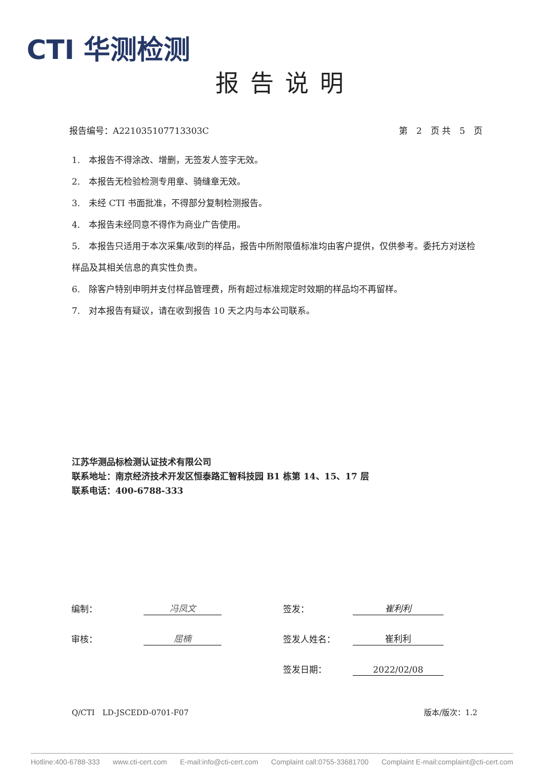CTI 华测检测
报告说明
报告编号：A221035107713303C 第　2　页 共　5　页
1.　本报告不得涂改、增删，无签发人签字无效。
2.　本报告无检验检测专用章、骑缝章无效。
3.　未经 CTI 书面批准，不得部分复制检测报告。
4.　本报告未经同意不得作为商业广告使用。
5.　本报告只适用于本次采集/收到的样品，报告中所附限值标准均由客户提供，仅供参考。委托方对送检样品及其相关信息的真实性负责。
6.　除客户特别申明并支付样品管理费，所有超过标准规定时效期的样品均不再留样。
7.　对本报告有疑议，请在收到报告 10 天之内与本公司联系。
江苏华测品标检测认证技术有限公司
联系地址：南京经济技术开发区恒泰路汇智科技园 B1 栋第 14、15、17 层
联系电话：400-6788-333
| 编制： | 冯凤文 | 签发： | 崔利利 |
| 审核： | 屈楠 | 签发人姓名： | 崔利利 |
| | | 签发日期： | 2022/02/08 |
Q/CTI　LD-JSCEDD-0701-F07 版本/版次：1.2
Hotline:400-6788-333 www.cti-cert.com E-mail:info@cti-cert.com Complaint call:0755-33681700 Complaint E-mail:complaint@cti-cert.com